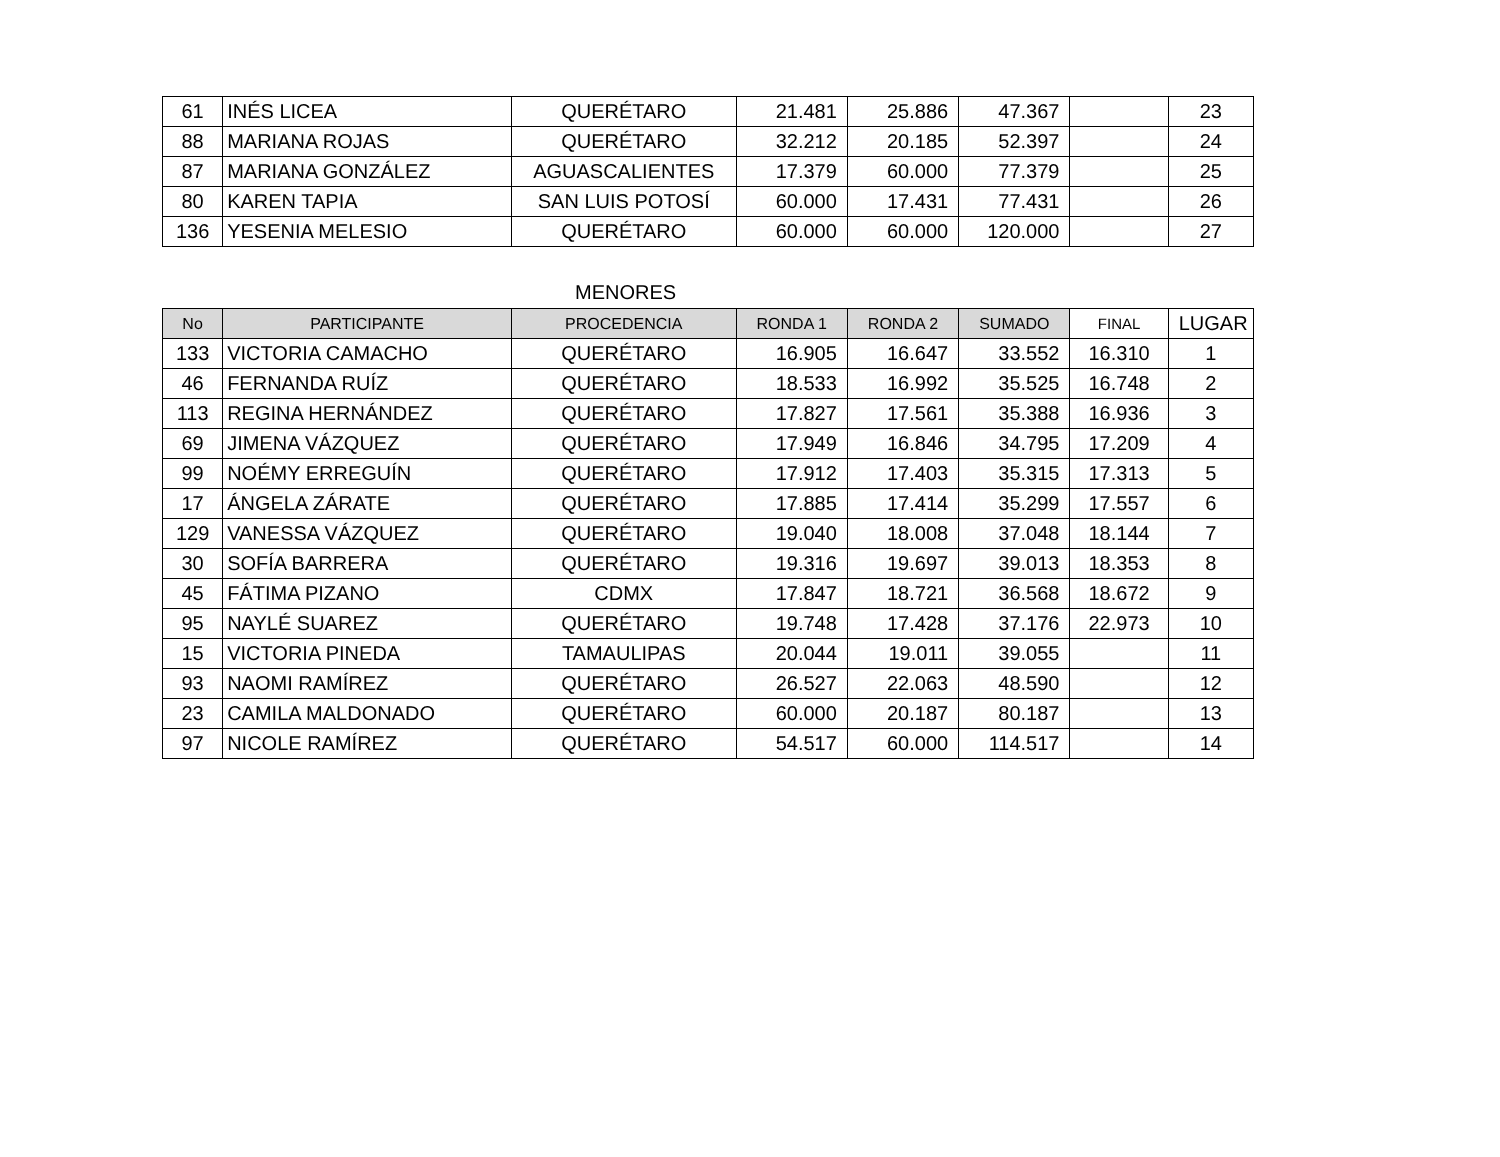| 61 | INÉS LICEA | QUERÉTARO | 21.481 | 25.886 | 47.367 | | 23 |
| 88 | MARIANA ROJAS | QUERÉTARO | 32.212 | 20.185 | 52.397 | | 24 |
| 87 | MARIANA GONZÁLEZ | AGUASCALIENTES | 17.379 | 60.000 | 77.379 | | 25 |
| 80 | KAREN TAPIA | SAN LUIS POTOSÍ | 60.000 | 17.431 | 77.431 | | 26 |
| 136 | YESENIA MELESIO | QUERÉTARO | 60.000 | 60.000 | 120.000 | | 27 |
MENORES
| No | PARTICIPANTE | PROCEDENCIA | RONDA 1 | RONDA 2 | SUMADO | FINAL | LUGAR |
| --- | --- | --- | --- | --- | --- | --- | --- |
| 133 | VICTORIA CAMACHO | QUERÉTARO | 16.905 | 16.647 | 33.552 | 16.310 | 1 |
| 46 | FERNANDA RUÍZ | QUERÉTARO | 18.533 | 16.992 | 35.525 | 16.748 | 2 |
| 113 | REGINA HERNÁNDEZ | QUERÉTARO | 17.827 | 17.561 | 35.388 | 16.936 | 3 |
| 69 | JIMENA VÁZQUEZ | QUERÉTARO | 17.949 | 16.846 | 34.795 | 17.209 | 4 |
| 99 | NOÉMY ERREGUÍN | QUERÉTARO | 17.912 | 17.403 | 35.315 | 17.313 | 5 |
| 17 | ÁNGELA ZÁRATE | QUERÉTARO | 17.885 | 17.414 | 35.299 | 17.557 | 6 |
| 129 | VANESSA VÁZQUEZ | QUERÉTARO | 19.040 | 18.008 | 37.048 | 18.144 | 7 |
| 30 | SOFÍA BARRERA | QUERÉTARO | 19.316 | 19.697 | 39.013 | 18.353 | 8 |
| 45 | FÁTIMA PIZANO | CDMX | 17.847 | 18.721 | 36.568 | 18.672 | 9 |
| 95 | NAYLÉ SUAREZ | QUERÉTARO | 19.748 | 17.428 | 37.176 | 22.973 | 10 |
| 15 | VICTORIA PINEDA | TAMAULIPAS | 20.044 | 19.011 | 39.055 | | 11 |
| 93 | NAOMI RAMÍREZ | QUERÉTARO | 26.527 | 22.063 | 48.590 | | 12 |
| 23 | CAMILA MALDONADO | QUERÉTARO | 60.000 | 20.187 | 80.187 | | 13 |
| 97 | NICOLE RAMÍREZ | QUERÉTARO | 54.517 | 60.000 | 114.517 | | 14 |